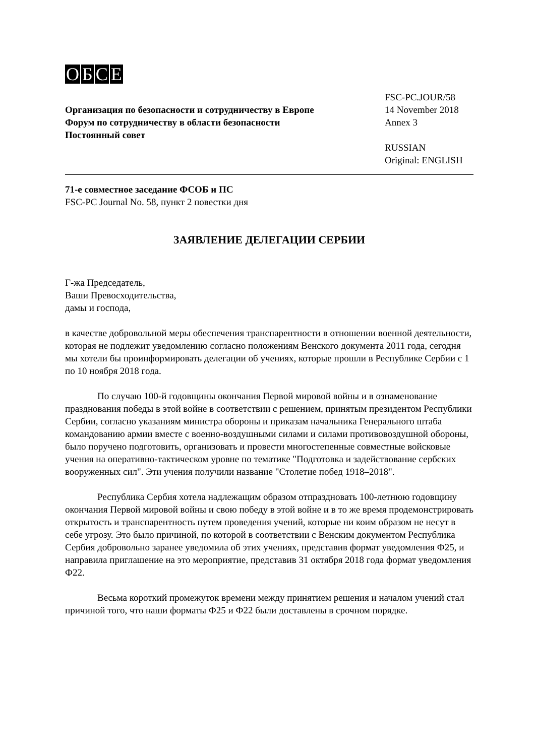OБСЕ
Организация по безопасности и сотрудничеству в Европе
Форум по сотрудничеству в области безопасности
Постоянный совет
FSC-PC.JOUR/58
14 November 2018
Annex 3
RUSSIAN
Original: ENGLISH
71-е совместное заседание ФСОБ и ПС
FSC-PC Journal No. 58, пункт 2 повестки дня
ЗАЯВЛЕНИЕ ДЕЛЕГАЦИИ СЕРБИИ
Г-жа Председатель,
Ваши Превосходительства,
дамы и господа,
в качестве добровольной меры обеспечения транспарентности в отношении военной деятельности, которая не подлежит уведомлению согласно положениям Венского документа 2011 года, сегодня мы хотели бы проинформировать делегации об учениях, которые прошли в Республике Сербии с 1 по 10 ноября 2018 года.
По случаю 100-й годовщины окончания Первой мировой войны и в ознаменование празднования победы в этой войне в соответствии с решением, принятым президентом Республики Сербии, согласно указаниям министра обороны и приказам начальника Генерального штаба командованию армии вместе с военно-воздушными силами и силами противовоздушной обороны, было поручено подготовить, организовать и провести многостепенные совместные войсковые учения на оперативно-тактическом уровне по тематике "Подготовка и задействование сербских вооруженных сил". Эти учения получили название "Столетие побед 1918–2018".
Республика Сербия хотела надлежащим образом отпраздновать 100-летнюю годовщину окончания Первой мировой войны и свою победу в этой войне и в то же время продемонстрировать открытость и транспарентность путем проведения учений, которые ни коим образом не несут в себе угрозу. Это было причиной, по которой в соответствии с Венским документом Республика Сербия добровольно заранее уведомила об этих учениях, представив формат уведомления Ф25, и направила приглашение на это мероприятие, представив 31 октября 2018 года формат уведомления Ф22.
Весьма короткий промежуток времени между принятием решения и началом учений стал причиной того, что наши форматы Ф25 и Ф22 были доставлены в срочном порядке.